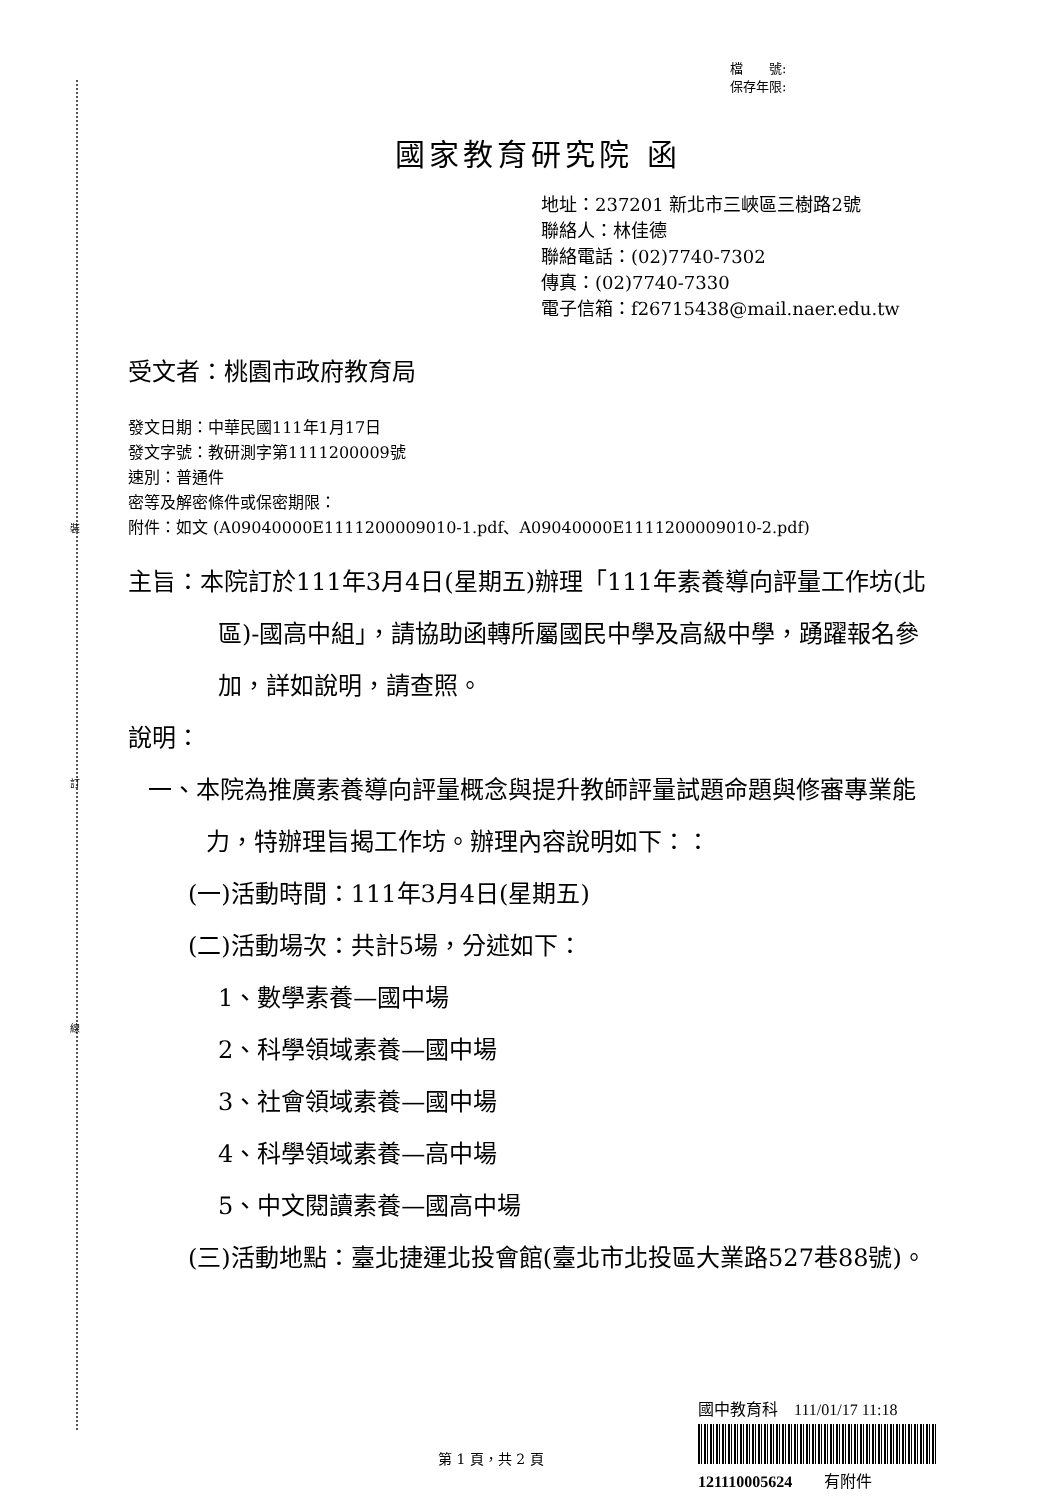裝
訂
線
檔　　號:
保存年限:
國家教育研究院 函
地址：237201 新北市三峽區三樹路2號
聯絡人：林佳德
聯絡電話：(02)7740-7302
傳真：(02)7740-7330
電子信箱：f26715438@mail.naer.edu.tw
受文者：桃園市政府教育局
發文日期：中華民國111年1月17日
發文字號：教研測字第1111200009號
速別：普通件
密等及解密條件或保密期限：
附件：如文 (A09040000E1111200009010-1.pdf、A09040000E1111200009010-2.pdf)
主旨：本院訂於111年3月4日(星期五)辦理「111年素養導向評量工作坊(北區)-國高中組」，請協助函轉所屬國民中學及高級中學，踴躍報名參加，詳如說明，請查照。
說明：
一、本院為推廣素養導向評量概念與提升教師評量試題命題與修審專業能力，特辦理旨揭工作坊。辦理內容說明如下：：
(一)活動時間：111年3月4日(星期五)
(二)活動場次：共計5場，分述如下：
1、數學素養—國中場
2、科學領域素養—國中場
3、社會領域素養—國中場
4、科學領域素養—高中場
5、中文閱讀素養—國高中場
(三)活動地點：臺北捷運北投會館(臺北市北投區大業路527巷88號)。
第 1 頁，共 2 頁
國中教育科　111/01/17 11:18
121110005624　　有附件